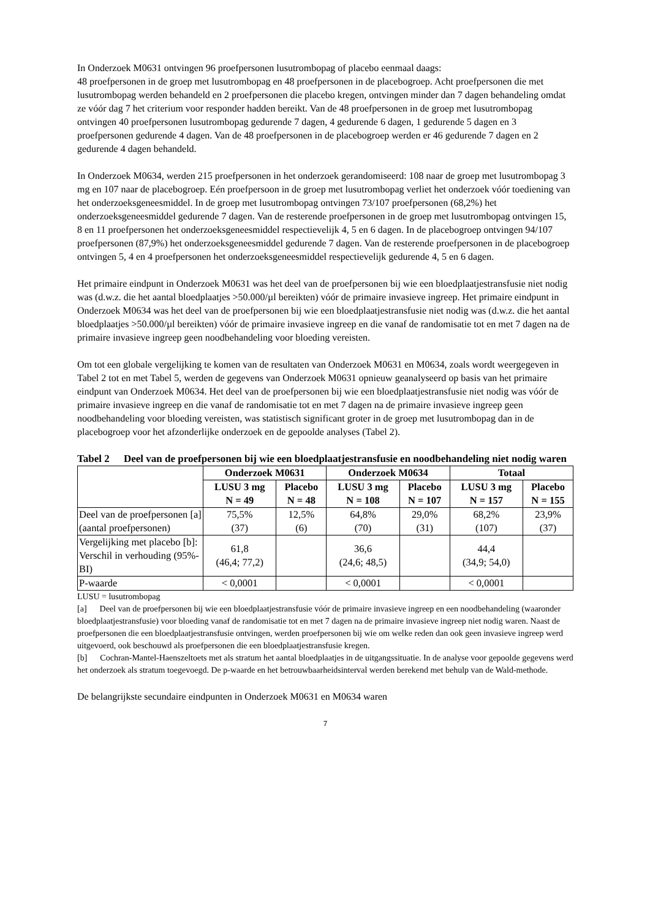In Onderzoek M0631 ontvingen 96 proefpersonen lusutrombopag of placebo eenmaal daags:
48 proefpersonen in de groep met lusutrombopag en 48 proefpersonen in de placebogroep. Acht proefpersonen die met lusutrombopag werden behandeld en 2 proefpersonen die placebo kregen, ontvingen minder dan 7 dagen behandeling omdat ze vóór dag 7 het criterium voor responder hadden bereikt. Van de 48 proefpersonen in de groep met lusutrombopag ontvingen 40 proefpersonen lusutrombopag gedurende 7 dagen, 4 gedurende 6 dagen, 1 gedurende 5 dagen en 3 proefpersonen gedurende 4 dagen. Van de 48 proefpersonen in de placebogroep werden er 46 gedurende 7 dagen en 2 gedurende 4 dagen behandeld.
In Onderzoek M0634, werden 215 proefpersonen in het onderzoek gerandomiseerd: 108 naar de groep met lusutrombopag 3 mg en 107 naar de placebogroep. Eén proefpersoon in de groep met lusutrombopag verliet het onderzoek vóór toediening van het onderzoeksgeneesmiddel. In de groep met lusutrombopag ontvingen 73/107 proefpersonen (68,2%) het onderzoeksgeneesmiddel gedurende 7 dagen. Van de resterende proefpersonen in de groep met lusutrombopag ontvingen 15, 8 en 11 proefpersonen het onderzoeksgeneesmiddel respectievelijk 4, 5 en 6 dagen. In de placebogroep ontvingen 94/107 proefpersonen (87,9%) het onderzoeksgeneesmiddel gedurende 7 dagen. Van de resterende proefpersonen in de placebogroep ontvingen 5, 4 en 4 proefpersonen het onderzoeksgeneesmiddel respectievelijk gedurende 4, 5 en 6 dagen.
Het primaire eindpunt in Onderzoek M0631 was het deel van de proefpersonen bij wie een bloedplaatjestransfusie niet nodig was (d.w.z. die het aantal bloedplaatjes >50.000/µl bereikten) vóór de primaire invasieve ingreep. Het primaire eindpunt in Onderzoek M0634 was het deel van de proefpersonen bij wie een bloedplaatjestransfusie niet nodig was (d.w.z. die het aantal bloedplaatjes >50.000/µl bereikten) vóór de primaire invasieve ingreep en die vanaf de randomisatie tot en met 7 dagen na de primaire invasieve ingreep geen noodbehandeling voor bloeding vereisten.
Om tot een globale vergelijking te komen van de resultaten van Onderzoek M0631 en M0634, zoals wordt weergegeven in Tabel 2 tot en met Tabel 5, werden de gegevens van Onderzoek M0631 opnieuw geanalyseerd op basis van het primaire eindpunt van Onderzoek M0634. Het deel van de proefpersonen bij wie een bloedplaatjestransfusie niet nodig was vóór de primaire invasieve ingreep en die vanaf de randomisatie tot en met 7 dagen na de primaire invasieve ingreep geen noodbehandeling voor bloeding vereisten, was statistisch significant groter in de groep met lusutrombopag dan in de placebogroep voor het afzonderlijke onderzoek en de gepoolde analyses (Tabel 2).
Tabel 2 Deel van de proefpersonen bij wie een bloedplaatjestransfusie en noodbehandeling niet nodig waren
| | Onderzoek M0631 | | Onderzoek M0634 | | Totaal | |
| --- | --- | --- | --- | --- | --- | --- |
| | LUSU 3 mg N = 49 | Placebo N = 48 | LUSU 3 mg N = 108 | Placebo N = 107 | LUSU 3 mg N = 157 | Placebo N = 155 |
| Deel van de proefpersonen [a] (aantal proefpersonen) | 75,5% (37) | 12,5% (6) | 64,8% (70) | 29,0% (31) | 68,2% (107) | 23,9% (37) |
| Vergelijking met placebo [b]: Verschil in verhouding (95%-BI) | 61,8 (46,4; 77,2) | | 36,6 (24,6; 48,5) | | 44,4 (34,9; 54,0) | |
| P-waarde | < 0,0001 | | < 0,0001 | | < 0,0001 | |
LUSU = lusutrombopag
[a] Deel van de proefpersonen bij wie een bloedplaatjestransfusie vóór de primaire invasieve ingreep en een noodbehandeling (waaronder bloedplaatjestransfusie) voor bloeding vanaf de randomisatie tot en met 7 dagen na de primaire invasieve ingreep niet nodig waren. Naast de proefpersonen die een bloedplaatjestransfusie ontvingen, werden proefpersonen bij wie om welke reden dan ook geen invasieve ingreep werd uitgevoerd, ook beschouwd als proefpersonen die een bloedplaatjestransfusie kregen.
[b] Cochran-Mantel-Haenszeltoets met als stratum het aantal bloedplaatjes in de uitgangssituatie. In de analyse voor gepoolde gegevens werd het onderzoek als stratum toegevoegd. De p-waarde en het betrouwbaarheidsinterval werden berekend met behulp van de Wald-methode.
De belangrijkste secundaire eindpunten in Onderzoek M0631 en M0634 waren
7